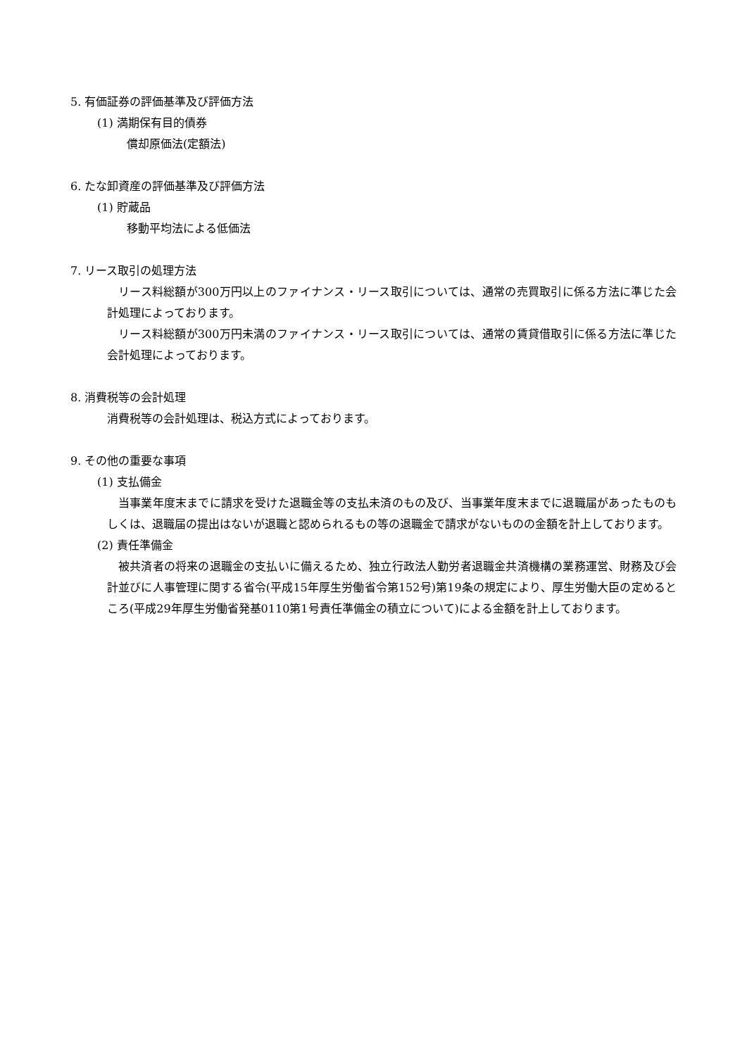5. 有価証券の評価基準及び評価方法
(1) 満期保有目的債券
償却原価法(定額法)
6. たな卸資産の評価基準及び評価方法
(1) 貯蔵品
移動平均法による低価法
7. リース取引の処理方法
リース料総額が300万円以上のファイナンス・リース取引については、通常の売買取引に係る方法に準じた会計処理によっております。
リース料総額が300万円未満のファイナンス・リース取引については、通常の賃貸借取引に係る方法に準じた会計処理によっております。
8. 消費税等の会計処理
消費税等の会計処理は、税込方式によっております。
9. その他の重要な事項
(1) 支払備金
当事業年度末までに請求を受けた退職金等の支払未済のもの及び、当事業年度末までに退職届があったものもしくは、退職届の提出はないが退職と認められるもの等の退職金で請求がないものの金額を計上しております。
(2) 責任準備金
被共済者の将来の退職金の支払いに備えるため、独立行政法人勤労者退職金共済機構の業務運営、財務及び会計並びに人事管理に関する省令(平成15年厚生労働省令第152号)第19条の規定により、厚生労働大臣の定めるところ(平成29年厚生労働省発基0110第1号責任準備金の積立について)による金額を計上しております。